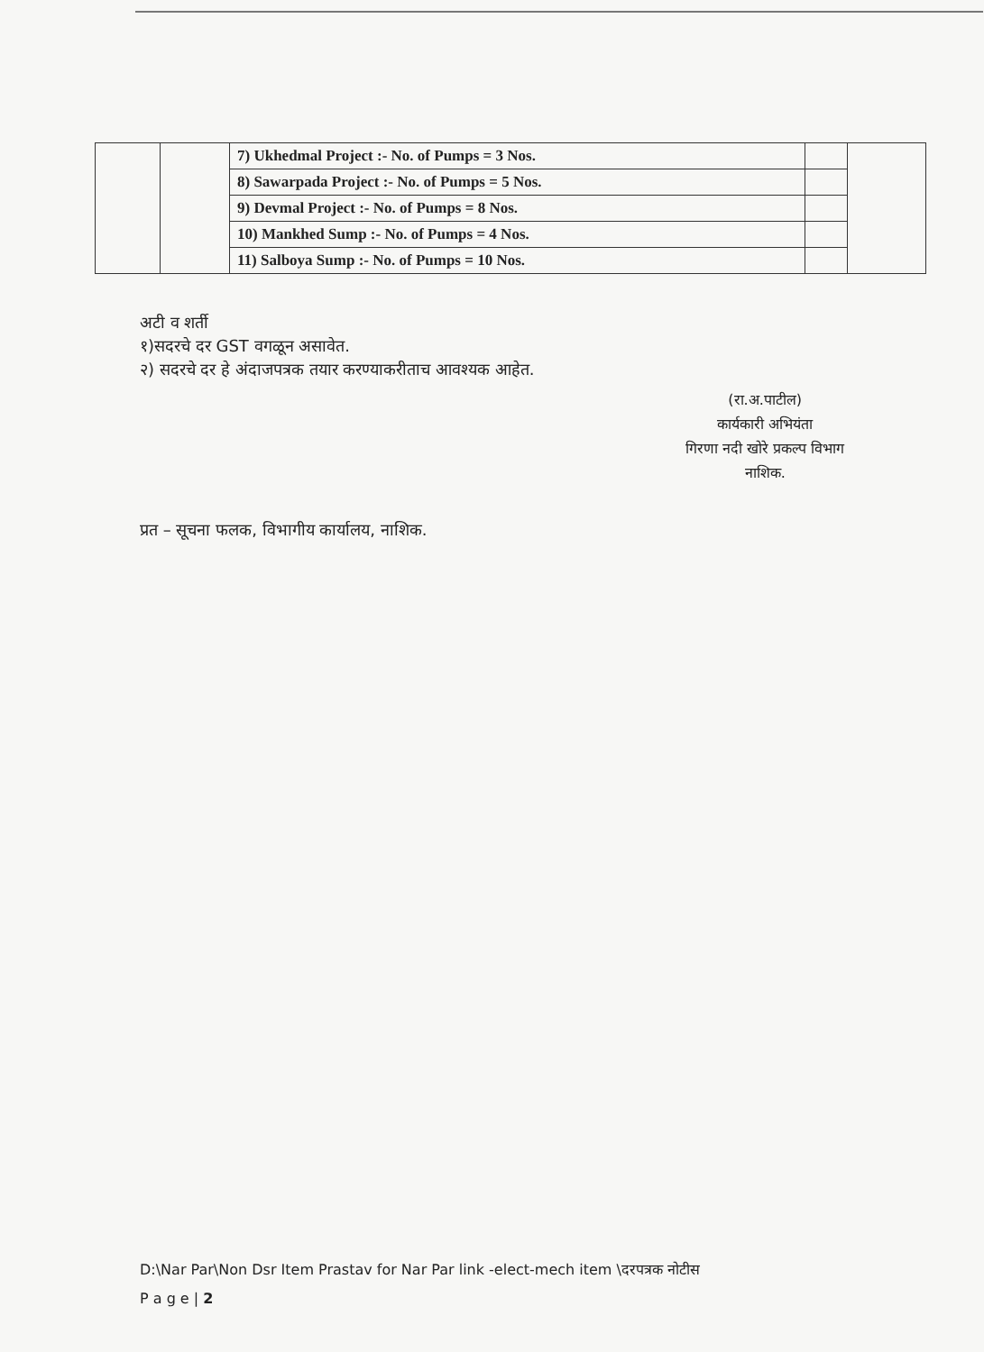| | | 7) Ukhedmal Project :- No. of Pumps = 3 Nos. | | |
| | | 8) Sawarpada Project :- No. of Pumps = 5 Nos. | | |
| | | 9) Devmal Project :- No. of Pumps = 8 Nos. | | |
| | | 10) Mankhed Sump :- No. of Pumps = 4 Nos. | | |
| | | 11) Salboya Sump :- No. of Pumps = 10 Nos. | | |
अटी व शर्ती
१)सदरचे दर GST वगळून असावेत.
२) सदरचे दर हे अंदाजपत्रक तयार करण्याकरीताच आवश्यक आहेत.
(रा.अ.पाटील)
कार्यकारी अभियंता
गिरणा नदी खोरे प्रकल्प विभाग
नाशिक.
प्रत – सूचना फलक, विभागीय कार्यालय, नाशिक.
D:\Nar Par\Non Dsr Item Prastav for Nar Par link -elect-mech item \दरपत्रक नोटीस
P a g e | 2